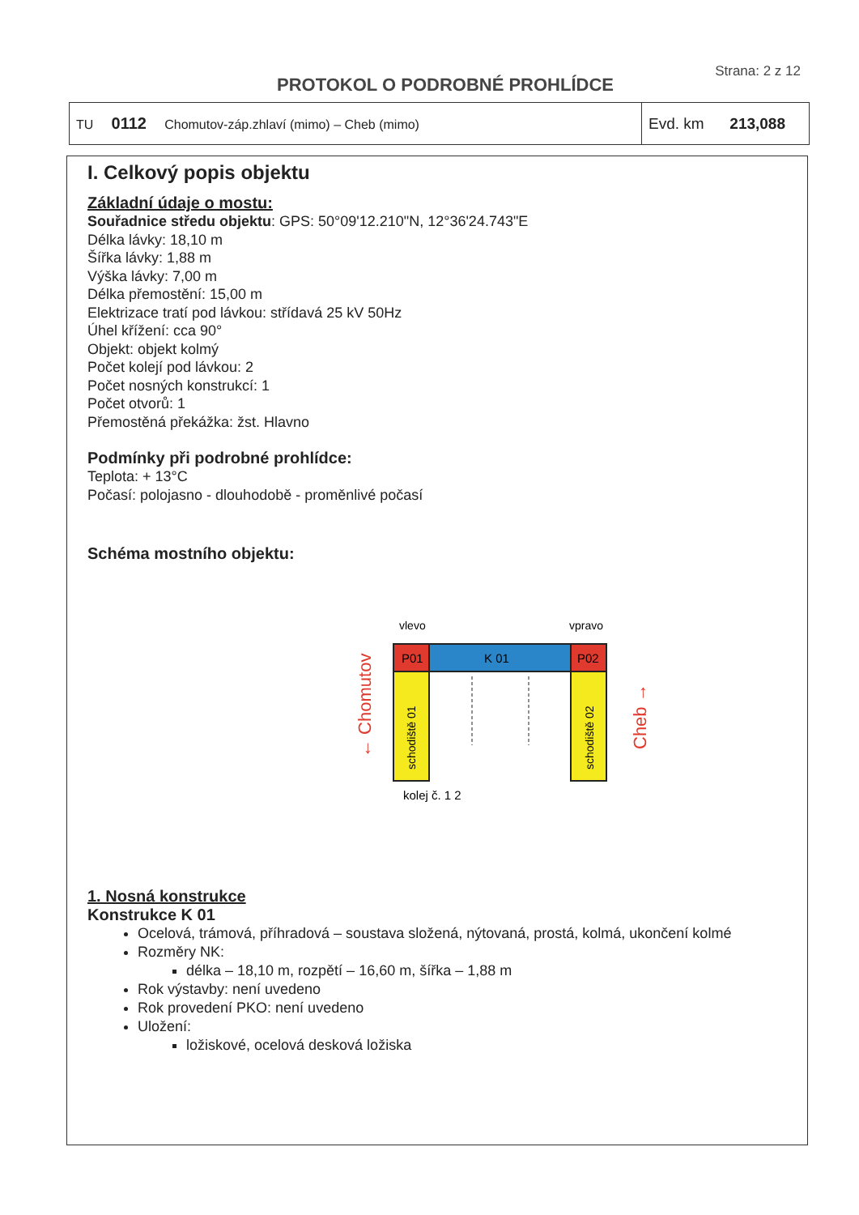Strana: 2 z 12
PROTOKOL O PODROBNÉ PROHLÍDCE
| TU 0112 Chomutov-záp.zhlaví (mimo) – Cheb (mimo) | Evd. km 213,088 |
I. Celkový popis objektu
Základní údaje o mostu:
Souřadnice středu objektu: GPS: 50°09'12.210"N, 12°36'24.743"E
Délka lávky: 18,10 m
Šířka lávky: 1,88 m
Výška lávky: 7,00 m
Délka přemostění: 15,00 m
Elektrizace tratí pod lávkou: střídavá 25 kV 50Hz
Úhel křížení: cca 90°
Objekt: objekt kolmý
Počet kolejí pod lávkou: 2
Počet nosných konstrukcí: 1
Počet otvorů: 1
Přemostěná překážka: žst. Hlavno
Podmínky při podrobné prohlídce:
Teplota: + 13°C
Počasí: polojasno - dlouhodobě - proměnlivé počasí
Schéma mostního objektu:
vlevo
vpravo
P01
K 01
P02
schodiště 01
schodiště 02
kolej č. 1 2
← Chomutov
Cheb →
1. Nosná konstrukce
Konstrukce K 01
Ocelová, trámová, příhradová – soustava složená, nýtovaná, prostá, kolmá, ukončení kolmé
Rozměry NK:
délka – 18,10 m, rozpětí – 16,60 m, šířka – 1,88 m
Rok výstavby: není uvedeno
Rok provedení PKO: není uvedeno
Uložení:
ložiskové, ocelová desková ložiska